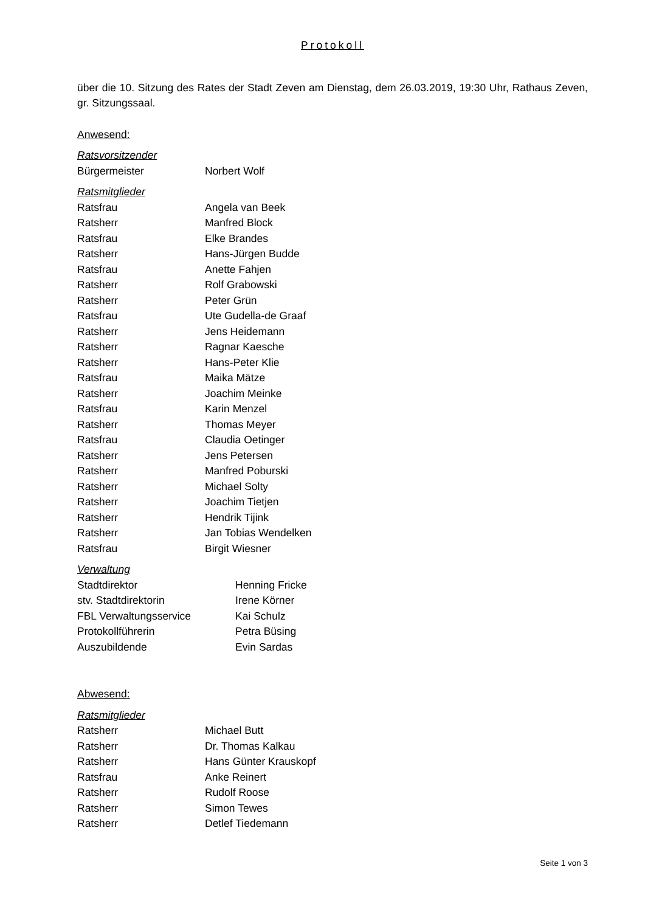Protokoll
über die 10. Sitzung des Rates der Stadt Zeven am Dienstag, dem 26.03.2019, 19:30 Uhr, Rathaus Zeven, gr. Sitzungssaal.
Anwesend:
Ratsvorsitzender
| Bürgermeister | Norbert Wolf |
Ratsmitglieder
| Ratsfrau | Angela van Beek |
| Ratsherr | Manfred Block |
| Ratsfrau | Elke Brandes |
| Ratsherr | Hans-Jürgen Budde |
| Ratsfrau | Anette Fahjen |
| Ratsherr | Rolf Grabowski |
| Ratsherr | Peter Grün |
| Ratsfrau | Ute Gudella-de Graaf |
| Ratsherr | Jens Heidemann |
| Ratsherr | Ragnar Kaesche |
| Ratsherr | Hans-Peter Klie |
| Ratsfrau | Maika Mätze |
| Ratsherr | Joachim Meinke |
| Ratsfrau | Karin Menzel |
| Ratsherr | Thomas Meyer |
| Ratsfrau | Claudia Oetinger |
| Ratsherr | Jens Petersen |
| Ratsherr | Manfred Poburski |
| Ratsherr | Michael Solty |
| Ratsherr | Joachim Tietjen |
| Ratsherr | Hendrik Tijink |
| Ratsherr | Jan Tobias Wendelken |
| Ratsfrau | Birgit Wiesner |
Verwaltung
| Stadtdirektor | Henning Fricke |
| stv. Stadtdirektorin | Irene Körner |
| FBL Verwaltungsservice | Kai Schulz |
| Protokollführerin | Petra Büsing |
| Auszubildende | Evin Sardas |
Abwesend:
Ratsmitglieder
| Ratsherr | Michael Butt |
| Ratsherr | Dr. Thomas Kalkau |
| Ratsherr | Hans Günter Krauskopf |
| Ratsfrau | Anke Reinert |
| Ratsherr | Rudolf Roose |
| Ratsherr | Simon Tewes |
| Ratsherr | Detlef Tiedemann |
Seite 1 von 3